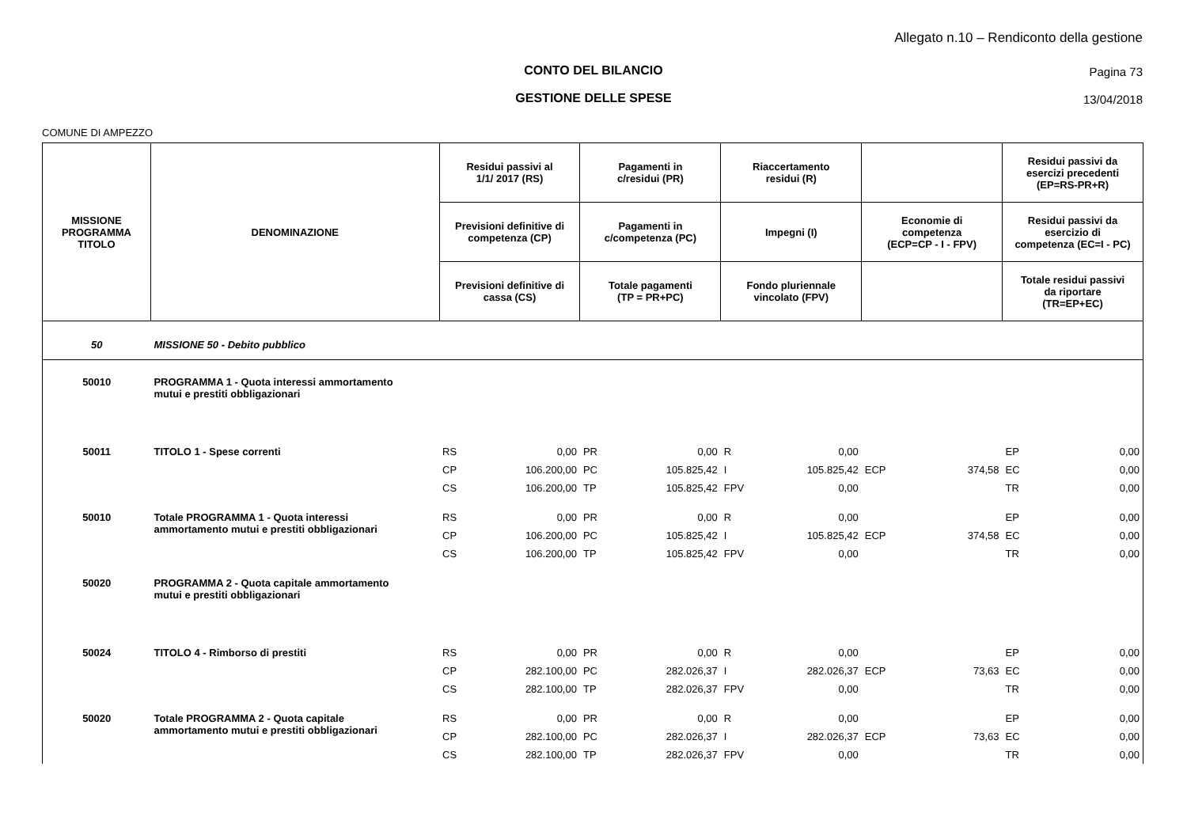Allegato n.10 – Rendiconto della gestione
CONTO DEL BILANCIO Pagina 73
GESTIONE DELLE SPESE 13/04/2018
COMUNE DI AMPEZZO
| MISSIONE PROGRAMMA TITOLO | DENOMINAZIONE | Residui passivi al 1/1/ 2017 (RS) | | Pagamenti in c/residui (PR) | | Riaccertamento residui (R) | | | | Residui passivi da esercizi precedenti (EP=RS-PR+R) | |
| --- | --- | --- | --- | --- | --- | --- | --- | --- | --- | --- | --- |
| | | Previsioni definitive di competenza (CP) | | Pagamenti in c/competenza (PC) | | Impegni (I) | | Economie di competenza (ECP=CP - I - FPV) | | Residui passivi da esercizio di competenza (EC=I - PC) | |
| | | Previsioni definitive di cassa (CS) | | Totale pagamenti (TP = PR+PC) | | Fondo pluriennale vincolato (FPV) | | | | Totale residui passivi da riportare (TR=EP+EC) | |
| 50 | MISSIONE 50 - Debito pubblico | | | | | | | | | | |
| 50010 | PROGRAMMA 1 - Quota interessi ammortamento mutui e prestiti obbligazionari | | | | | | | | | | |
| 50011 | TITOLO 1 - Spese correnti | RS | 0,00 | PR | 0,00 | R | 0,00 | | | EP | 0,00 |
| | | CP | 106.200,00 | PC | 105.825,42 | I | 105.825,42 | ECP | 374,58 | EC | 0,00 |
| | | CS | 106.200,00 | TP | 105.825,42 | FPV | 0,00 | | | TR | 0,00 |
| 50010 | Totale PROGRAMMA 1 - Quota interessi ammortamento mutui e prestiti obbligazionari | RS | 0,00 | PR | 0,00 | R | 0,00 | | | EP | 0,00 |
| | | CP | 106.200,00 | PC | 105.825,42 | I | 105.825,42 | ECP | 374,58 | EC | 0,00 |
| | | CS | 106.200,00 | TP | 105.825,42 | FPV | 0,00 | | | TR | 0,00 |
| 50020 | PROGRAMMA 2 - Quota capitale ammortamento mutui e prestiti obbligazionari | | | | | | | | | | |
| 50024 | TITOLO 4 - Rimborso di prestiti | RS | 0,00 | PR | 0,00 | R | 0,00 | | | EP | 0,00 |
| | | CP | 282.100,00 | PC | 282.026,37 | I | 282.026,37 | ECP | 73,63 | EC | 0,00 |
| | | CS | 282.100,00 | TP | 282.026,37 | FPV | 0,00 | | | TR | 0,00 |
| 50020 | Totale PROGRAMMA 2 - Quota capitale ammortamento mutui e prestiti obbligazionari | RS | 0,00 | PR | 0,00 | R | 0,00 | | | EP | 0,00 |
| | | CP | 282.100,00 | PC | 282.026,37 | I | 282.026,37 | ECP | 73,63 | EC | 0,00 |
| | | CS | 282.100,00 | TP | 282.026,37 | FPV | 0,00 | | | TR | 0,00 |